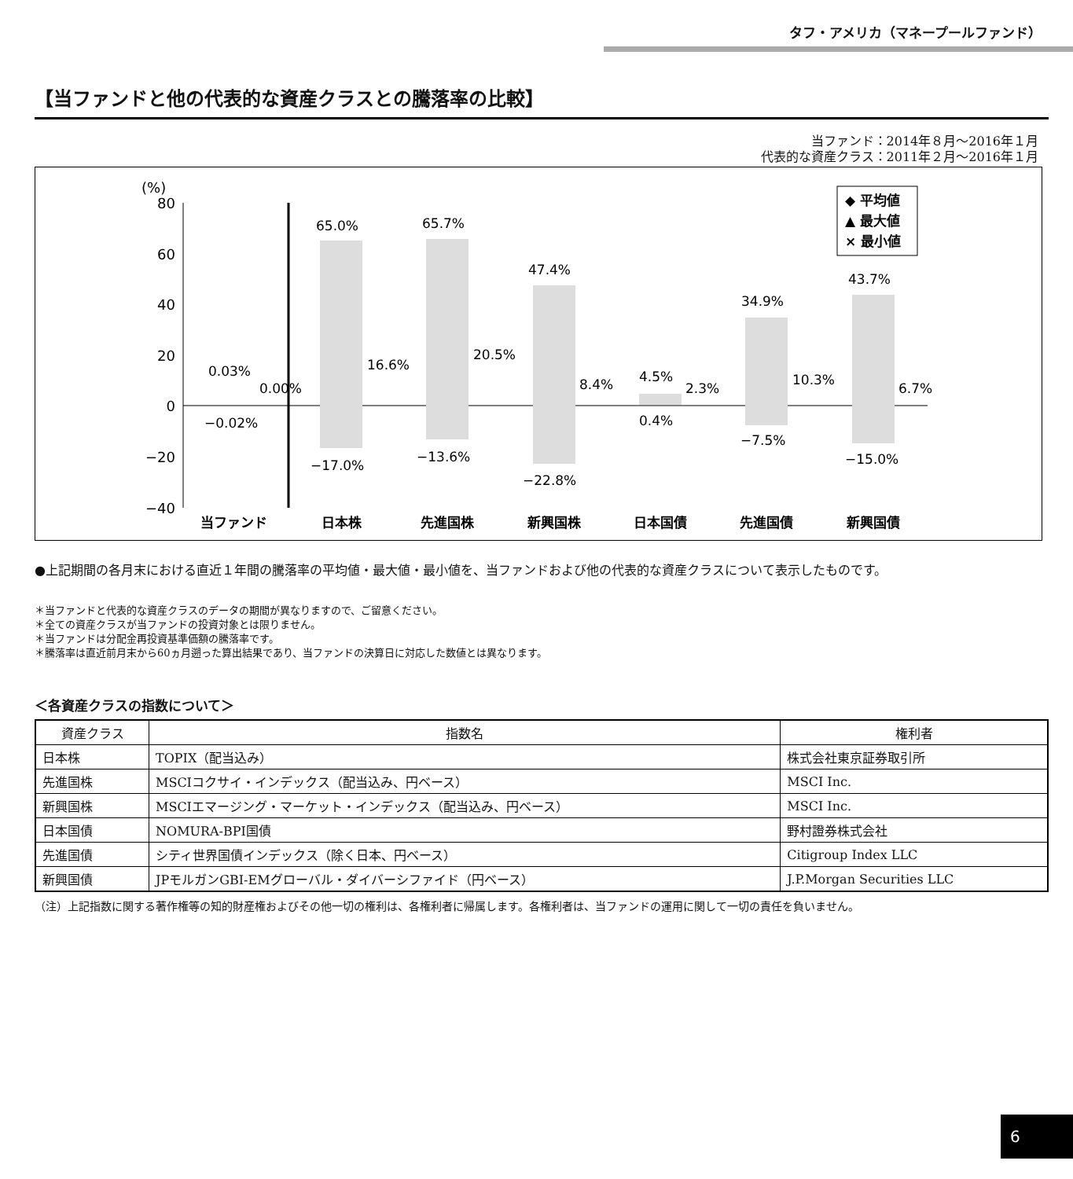タフ・アメリカ（マネープールファンド）
【当ファンドと他の代表的な資産クラスとの騰落率の比較】
当ファンド：2014年８月～2016年１月
代表的な資産クラス：2011年２月～2016年１月
(%)
80
60
40
20
0
−20
−40
0.03%
0.00%
−0.02%
65.0%
16.6%
−17.0%
65.7%
20.5%
−13.6%
47.4%
8.4%
−22.8%
4.5%
2.3%
0.4%
34.9%
10.3%
−7.5%
43.7%
6.7%
−15.0%
◆ 平均値
▲ 最大値
× 最小値
当ファンド
日本株
先進国株
新興国株
日本国債
先進国債
新興国債
●上記期間の各月末における直近１年間の騰落率の平均値・最大値・最小値を、当ファンドおよび他の代表的な資産クラスについて表示したものです。
＊当ファンドと代表的な資産クラスのデータの期間が異なりますので、ご留意ください。
＊全ての資産クラスが当ファンドの投資対象とは限りません。
＊当ファンドは分配金再投資基準価額の騰落率です。
＊騰落率は直近前月末から60ヵ月遡った算出結果であり、当ファンドの決算日に対応した数値とは異なります。
＜各資産クラスの指数について＞
| 資産クラス | 指数名 | 権利者 |
| --- | --- | --- |
| 日本株 | TOPIX（配当込み） | 株式会社東京証券取引所 |
| 先進国株 | MSCIコクサイ・インデックス（配当込み、円ベース） | MSCI Inc. |
| 新興国株 | MSCIエマージング・マーケット・インデックス（配当込み、円ベース） | MSCI Inc. |
| 日本国債 | NOMURA-BPI国債 | 野村證券株式会社 |
| 先進国債 | シティ世界国債インデックス（除く日本、円ベース） | Citigroup Index LLC |
| 新興国債 | JPモルガンGBI-EMグローバル・ダイバーシファイド（円ベース） | J.P.Morgan Securities LLC |
（注）上記指数に関する著作権等の知的財産権およびその他一切の権利は、各権利者に帰属します。各権利者は、当ファンドの運用に関して一切の責任を負いません。
6